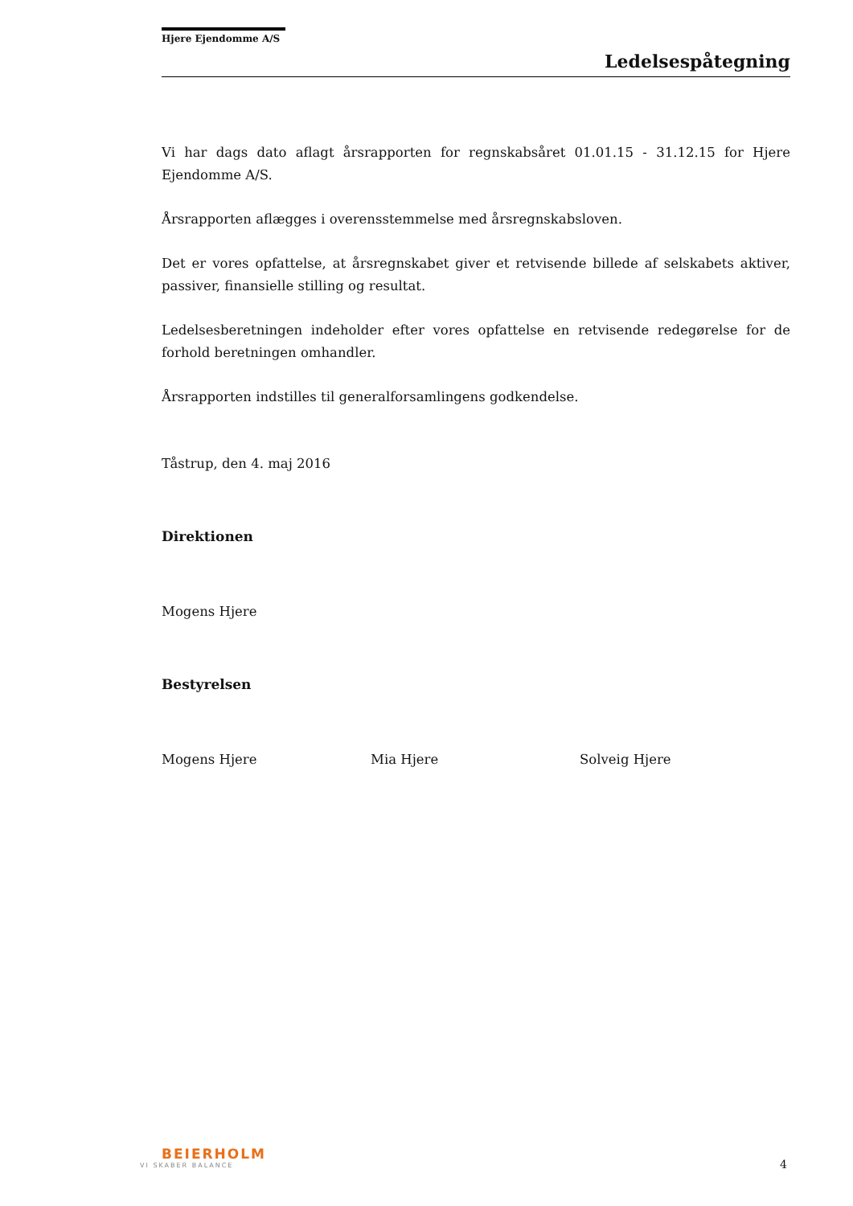Hjere Ejendomme A/S
Ledelsespåtegning
Vi har dags dato aflagt årsrapporten for regnskabsåret 01.01.15 - 31.12.15 for Hjere Ejendomme A/S.
Årsrapporten aflægges i overensstemmelse med årsregnskabsloven.
Det er vores opfattelse, at årsregnskabet giver et retvisende billede af selskabets aktiver, passiver, finansielle stilling og resultat.
Ledelsesberetningen indeholder efter vores opfattelse en retvisende redegørelse for de forhold beretningen omhandler.
Årsrapporten indstilles til generalforsamlingens godkendelse.
Tåstrup, den 4. maj 2016
Direktionen
Mogens Hjere
Bestyrelsen
Mogens Hjere Mia Hjere Solveig Hjere
BEIERHOLM
VI SKABER BALANCE
4